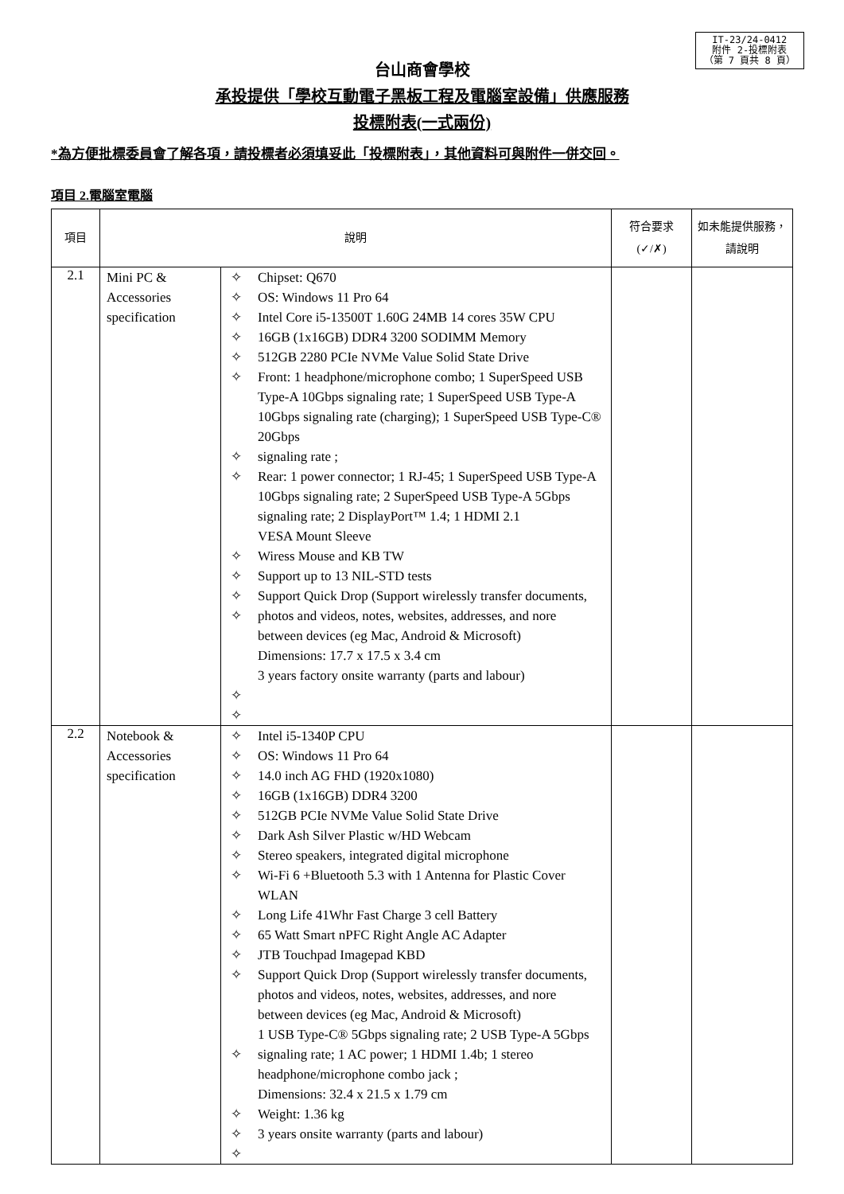IT-23/24-0412
附件 2-投標附表
（第 7 頁共 8 頁）
台山商會學校
承投提供「學校互動電子黑板工程及電腦室設備」供應服務
投標附表(一式兩份)
*為方便批標委員會了解各項，請投標者必須填妥此「投標附表」，其他資料可與附件一併交回。
項目 2.電腦室電腦
| 項目 | 說明 | | | 符合要求 (✓/✗) | 如未能提供服務，請說明 |
| --- | --- | --- | --- | --- | --- |
| 2.1 | Mini PC & Accessories specification | ✧ ✧ ✧ ✧ ✧ ✧ ✧ ✧ ✧ ✧ ✧ ✧ ✧ ✧ | Chipset: Q670 OS: Windows 11 Pro 64 Intel Core i5-13500T 1.60G 24MB 14 cores 35W CPU 16GB (1x16GB) DDR4 3200 SODIMM Memory 512GB 2280 PCIe NVMe Value Solid State Drive Front: 1 headphone/microphone combo; 1 SuperSpeed USB Type-A 10Gbps signaling rate; 1 SuperSpeed USB Type-A 10Gbps signaling rate (charging); 1 SuperSpeed USB Type-C® 20Gbps signaling rate ; Rear: 1 power connector; 1 RJ-45; 1 SuperSpeed USB Type-A 10Gbps signaling rate; 2 SuperSpeed USB Type-A 5Gbps signaling rate; 2 DisplayPort™ 1.4; 1 HDMI 2.1 VESA Mount Sleeve Wiress Mouse and KB TW Support up to 13 NIL-STD tests Support Quick Drop (Support wirelessly transfer documents, photos and videos, notes, websites, addresses, and nore between devices (eg Mac, Android & Microsoft) Dimensions: 17.7 x 17.5 x 3.4 cm 3 years factory onsite warranty (parts and labour) | | |
| 2.2 | Notebook & Accessories specification | ✧ ✧ ✧ ✧ ✧ ✧ ✧ ✧ ✧ ✧ ✧ ✧ ✧ ✧ ✧ ✧ | Intel i5-1340P CPU OS: Windows 11 Pro 64 14.0 inch AG FHD (1920x1080) 16GB (1x16GB) DDR4 3200 512GB PCIe NVMe Value Solid State Drive Dark Ash Silver Plastic w/HD Webcam Stereo speakers, integrated digital microphone Wi-Fi 6 +Bluetooth 5.3 with 1 Antenna for Plastic Cover WLAN Long Life 41Whr Fast Charge 3 cell Battery 65 Watt Smart nPFC Right Angle AC Adapter JTB Touchpad Imagepad KBD Support Quick Drop (Support wirelessly transfer documents, photos and videos, notes, websites, addresses, and nore between devices (eg Mac, Android & Microsoft) 1 USB Type-C® 5Gbps signaling rate; 2 USB Type-A 5Gbps signaling rate; 1 AC power; 1 HDMI 1.4b; 1 stereo headphone/microphone combo jack ; Dimensions: 32.4 x 21.5 x 1.79 cm Weight: 1.36 kg 3 years onsite warranty (parts and labour) | | |